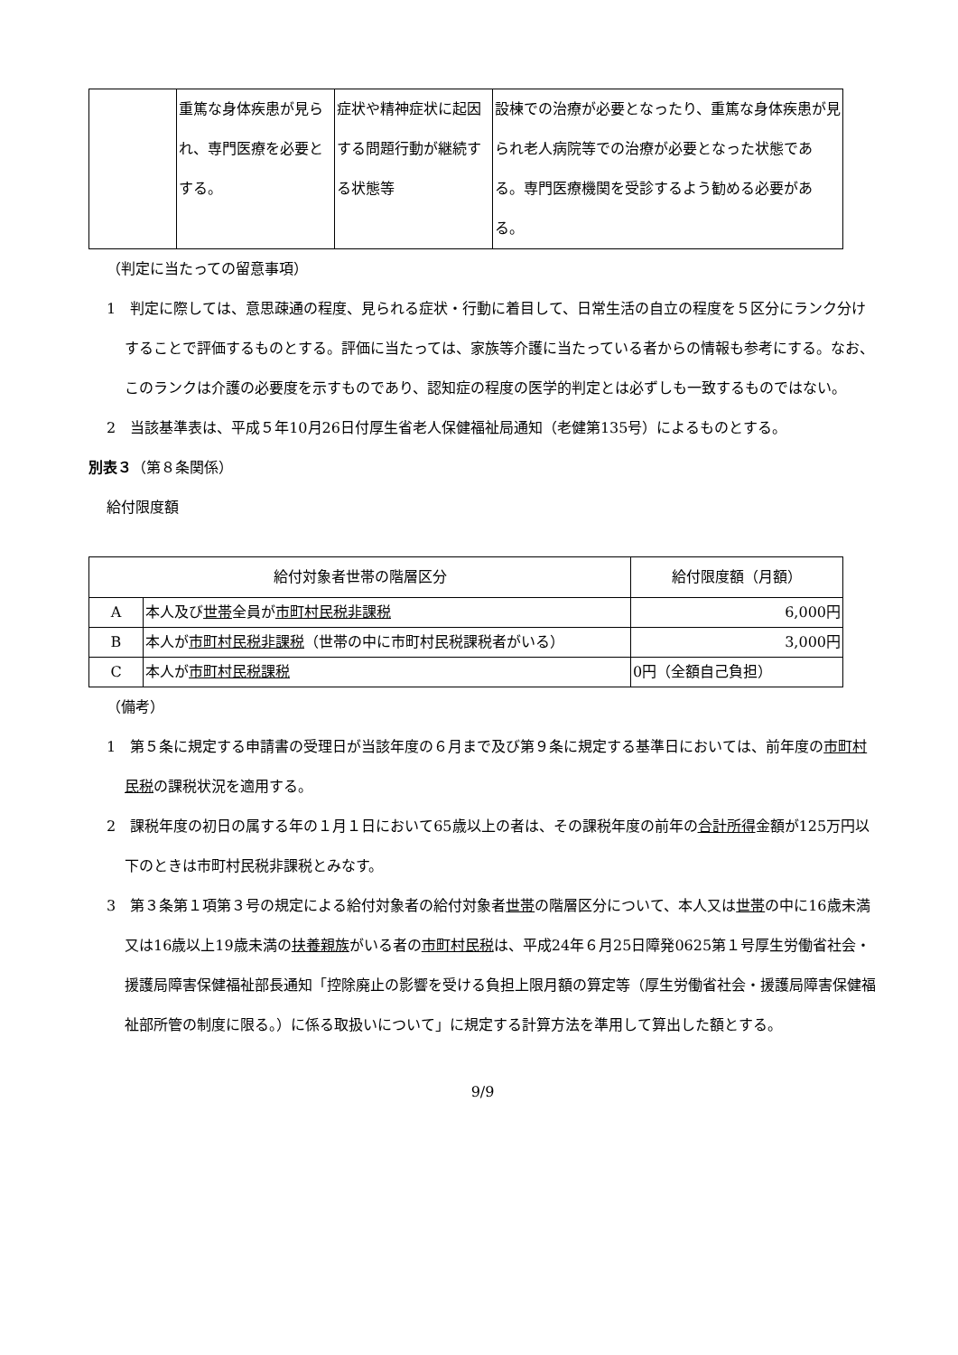| | 重篤な身体疾患が見られ、専門医療を必要とする。 | 症状や精神症状に起因する問題行動が継続する状態等 | 設棟での治療が必要となったり、重篤な身体疾患が見られ老人病院等での治療が必要となった状態である。専門医療機関を受診するよう勧める必要がある。 |
（判定に当たっての留意事項）
1　判定に際しては、意思疎通の程度、見られる症状・行動に着目して、日常生活の自立の程度を５区分にランク分けすることで評価するものとする。評価に当たっては、家族等介護に当たっている者からの情報も参考にする。なお、このランクは介護の必要度を示すものであり、認知症の程度の医学的判定とは必ずしも一致するものではない。
2　当該基準表は、平成５年10月26日付厚生省老人保健福祉局通知（老健第135号）によるものとする。
別表３（第８条関係）
給付限度額
| 給付対象者世帯の階層区分 | | 給付限度額（月額） |
| --- | --- | --- |
| A | 本人及び 世帯 全員が 市町村民税非課税 | 6,000円 |
| B | 本人が 市町村民税非課税 （世帯の中に市町村民税課税者がいる） | 3,000円 |
| C | 本人が 市町村民税課税 | 0円（全額自己負担） |
（備考）
1　第５条に規定する申請書の受理日が当該年度の６月まで及び第９条に規定する基準日においては、前年度の市町村民税の課税状況を適用する。
2　課税年度の初日の属する年の１月１日において65歳以上の者は、その課税年度の前年の合計所得金額が125万円以下のときは市町村民税非課税とみなす。
3　第３条第１項第３号の規定による給付対象者の給付対象者世帯の階層区分について、本人又は世帯の中に16歳未満又は16歳以上19歳未満の扶養親族がいる者の市町村民税は、平成24年６月25日障発0625第１号厚生労働省社会・援護局障害保健福祉部長通知「控除廃止の影響を受ける負担上限月額の算定等（厚生労働省社会・援護局障害保健福祉部所管の制度に限る。）に係る取扱いについて」に規定する計算方法を準用して算出した額とする。
9/9